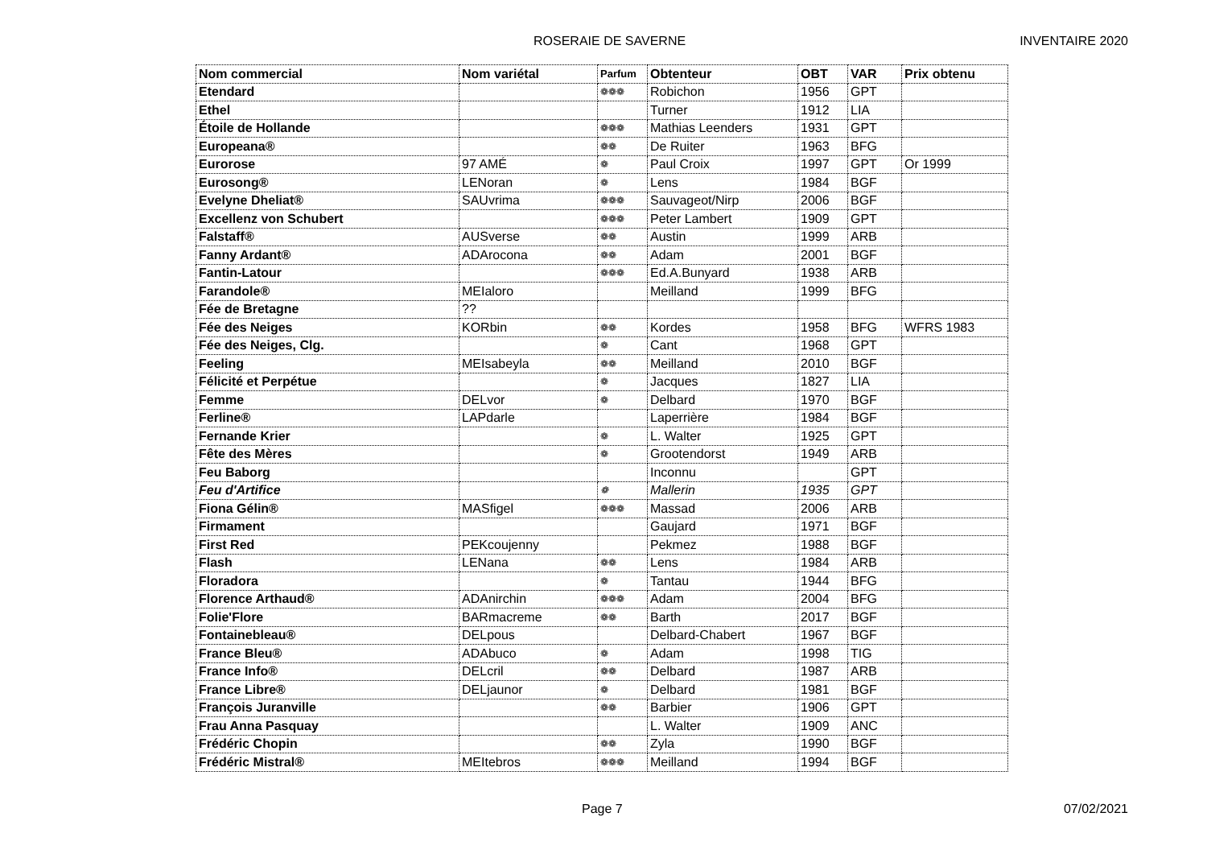ROSERAIE DE SAVERNE INVENTAIRE 2020
| Nom commercial | Nom variétal | Parfum | Obtenteur | OBT | VAR | Prix obtenu |
| --- | --- | --- | --- | --- | --- | --- |
| Etendard | | ❁❁❁ | Robichon | 1956 | GPT | |
| Ethel | | | Turner | 1912 | LIA | |
| Étoile de Hollande | | ❁❁❁ | Mathias Leenders | 1931 | GPT | |
| Europeana® | | ❁❁ | De Ruiter | 1963 | BFG | |
| Eurorose | 97 AMÉ | ❁ | Paul Croix | 1997 | GPT | Or 1999 |
| Eurosong® | LENoran | ❁ | Lens | 1984 | BGF | |
| Evelyne Dheliat® | SAUvrima | ❁❁❁ | Sauvageot/Nirp | 2006 | BGF | |
| Excellenz von Schubert | | ❁❁❁ | Peter Lambert | 1909 | GPT | |
| Falstaff® | AUSverse | ❁❁ | Austin | 1999 | ARB | |
| Fanny Ardant® | ADArocona | ❁❁ | Adam | 2001 | BGF | |
| Fantin-Latour | | ❁❁❁ | Ed.A.Bunyard | 1938 | ARB | |
| Farandole® | MEIaloro | | Meilland | 1999 | BFG | |
| Fée de Bretagne | ?? | | | | | |
| Fée des Neiges | KORbin | ❁❁ | Kordes | 1958 | BFG | WFRS 1983 |
| Fée des Neiges, Clg. | | ❁ | Cant | 1968 | GPT | |
| Feeling | MEIsabeyla | ❁❁ | Meilland | 2010 | BGF | |
| Félicité et Perpétue | | ❁ | Jacques | 1827 | LIA | |
| Femme | DELvor | ❁ | Delbard | 1970 | BGF | |
| Ferline® | LAPdarle | | Laperrière | 1984 | BGF | |
| Fernande Krier | | ❁ | L. Walter | 1925 | GPT | |
| Fête des Mères | | ❁ | Grootendorst | 1949 | ARB | |
| Feu Baborg | | | Inconnu | | GPT | |
| Feu d'Artifice | | ❁ | Mallerin | 1935 | GPT | |
| Fiona Gélin® | MASfigel | ❁❁❁ | Massad | 2006 | ARB | |
| Firmament | | | Gaujard | 1971 | BGF | |
| First Red | PEKcoujenny | | Pekmez | 1988 | BGF | |
| Flash | LENana | ❁❁ | Lens | 1984 | ARB | |
| Floradora | | ❁ | Tantau | 1944 | BFG | |
| Florence Arthaud® | ADAnirchin | ❁❁❁ | Adam | 2004 | BFG | |
| Folie'Flore | BARmacreme | ❁❁ | Barth | 2017 | BGF | |
| Fontainebleau® | DELpous | | Delbard-Chabert | 1967 | BGF | |
| France Bleu® | ADAbuco | ❁ | Adam | 1998 | TIG | |
| France Info® | DELcril | ❁❁ | Delbard | 1987 | ARB | |
| France Libre® | DELjaunor | ❁ | Delbard | 1981 | BGF | |
| François Juranville | | ❁❁ | Barbier | 1906 | GPT | |
| Frau Anna Pasquay | | | L. Walter | 1909 | ANC | |
| Frédéric Chopin | | ❁❁ | Zyla | 1990 | BGF | |
| Frédéric Mistral® | MEItebros | ❁❁❁ | Meilland | 1994 | BGF | |
Page 7 07/02/2021